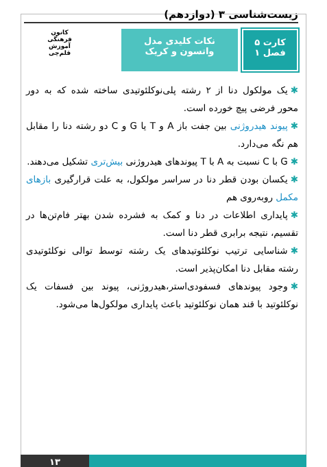زیست‌شناسی ۳ (دوازدهم)
کارت ۵
فصل ۱
نکات کلیدی مدل
واتسون و کریک
کانون
فرهنگی
آموزش
قلم‌چی
✱یک مولکول دنا از ۲ رشته پلی‌نوکلئوتیدی ساخته شده که به دور محور فرضی پیچ خورده است.
✱پیوند هیدروژنی بین جفت باز A و T یا G و C دو رشته دنا را مقابل هم نگه می‌دارد.
✱G با C نسبت به A با T پیوندهای هیدروژنی بیش‌تری تشکیل می‌دهند.
✱یکسان بودن قطر دنا در سراسر مولکول، به علت قرارگیری بازهای مکمل روبه‌روی هم
✱پایداری اطلاعات در دنا و کمک به فشرده شدن بهتر فام‌تن‌ها در تقسیم، نتیجه برابری قطر دنا است.
✱شناسایی ترتیب نوکلئوتیدهای یک رشته توسط توالی نوکلئوتیدی رشته مقابل دنا امکان‌پذیر است.
✱وجود پیوندهای فسفودی‌استر،هیدروژنی، پیوند بین فسفات یک نوکلئوتید با قند همان نوکلئوتید باعث پایداری مولکول‌ها می‌شود.
۱۳